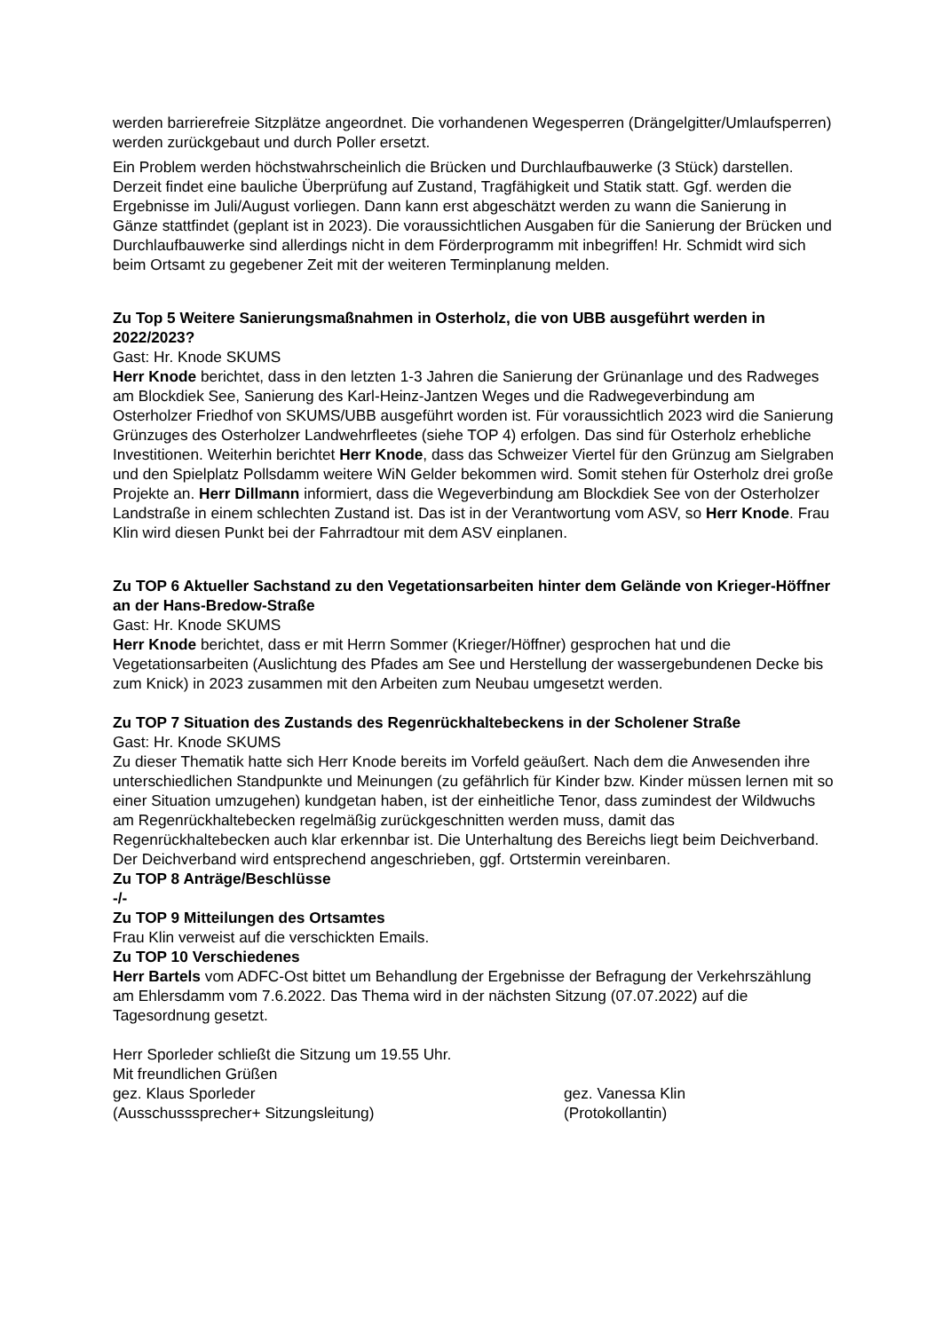werden barrierefreie Sitzplätze angeordnet. Die vorhandenen Wegesperren (Drängelgitter/Umlaufsperren) werden zurückgebaut und durch Poller ersetzt.
Ein Problem werden höchstwahrscheinlich die Brücken und Durchlaufbauwerke (3 Stück) darstellen. Derzeit findet eine bauliche Überprüfung auf Zustand, Tragfähigkeit und Statik statt. Ggf. werden die Ergebnisse im Juli/August vorliegen. Dann kann erst abgeschätzt werden zu wann die Sanierung in Gänze stattfindet (geplant ist in 2023). Die voraussichtlichen Ausgaben für die Sanierung der Brücken und Durchlaufbauwerke sind allerdings nicht in dem Förderprogramm mit inbegriffen! Hr. Schmidt wird sich beim Ortsamt zu gegebener Zeit mit der weiteren Terminplanung melden.
Zu Top 5 Weitere Sanierungsmaßnahmen in Osterholz, die von UBB ausgeführt werden in 2022/2023?
Gast: Hr. Knode SKUMS
Herr Knode berichtet, dass in den letzten 1-3 Jahren die Sanierung der Grünanlage und des Radweges am Blockdiek See, Sanierung des Karl-Heinz-Jantzen Weges und die Radwegeverbindung am Osterholzer Friedhof von SKUMS/UBB ausgeführt worden ist. Für voraussichtlich 2023 wird die Sanierung Grünzuges des Osterholzer Landwehrfleetes (siehe TOP 4) erfolgen. Das sind für Osterholz erhebliche Investitionen. Weiterhin berichtet Herr Knode, dass das Schweizer Viertel für den Grünzug am Sielgraben und den Spielplatz Pollsdamm weitere WiN Gelder bekommen wird. Somit stehen für Osterholz drei große Projekte an. Herr Dillmann informiert, dass die Wegeverbindung am Blockdiek See von der Osterholzer Landstraße in einem schlechten Zustand ist. Das ist in der Verantwortung vom ASV, so Herr Knode. Frau Klin wird diesen Punkt bei der Fahrradtour mit dem ASV einplanen.
Zu TOP 6 Aktueller Sachstand zu den Vegetationsarbeiten hinter dem Gelände von Krieger-Höffner an der Hans-Bredow-Straße
Gast: Hr. Knode SKUMS
Herr Knode berichtet, dass er mit Herrn Sommer (Krieger/Höffner) gesprochen hat und die Vegetationsarbeiten (Auslichtung des Pfades am See und Herstellung der wassergebundenen Decke bis zum Knick) in 2023 zusammen mit den Arbeiten zum Neubau umgesetzt werden.
Zu TOP 7 Situation des Zustands des Regenrückhaltebeckens in der Scholener Straße
Gast: Hr. Knode SKUMS
Zu dieser Thematik hatte sich Herr Knode bereits im Vorfeld geäußert. Nach dem die Anwesenden ihre unterschiedlichen Standpunkte und Meinungen (zu gefährlich für Kinder bzw. Kinder müssen lernen mit so einer Situation umzugehen) kundgetan haben, ist der einheitliche Tenor, dass zumindest der Wildwuchs am Regenrückhaltebecken regelmäßig zurückgeschnitten werden muss, damit das Regenrückhaltebecken auch klar erkennbar ist. Die Unterhaltung des Bereichs liegt beim Deichverband. Der Deichverband wird entsprechend angeschrieben, ggf. Ortstermin vereinbaren.
Zu TOP 8 Anträge/Beschlüsse
-/-
Zu TOP 9 Mitteilungen des Ortsamtes
Frau Klin verweist auf die verschickten Emails.
Zu TOP 10 Verschiedenes
Herr Bartels vom ADFC-Ost bittet um Behandlung der Ergebnisse der Befragung der Verkehrszählung am Ehlersdamm vom 7.6.2022. Das Thema wird in der nächsten Sitzung (07.07.2022) auf die Tagesordnung gesetzt.
Herr Sporleder schließt die Sitzung um 19.55 Uhr.
Mit freundlichen Grüßen
gez. Klaus Sporleder
(Ausschusssprecher+ Sitzungsleitung)
gez. Vanessa Klin
(Protokollantin)